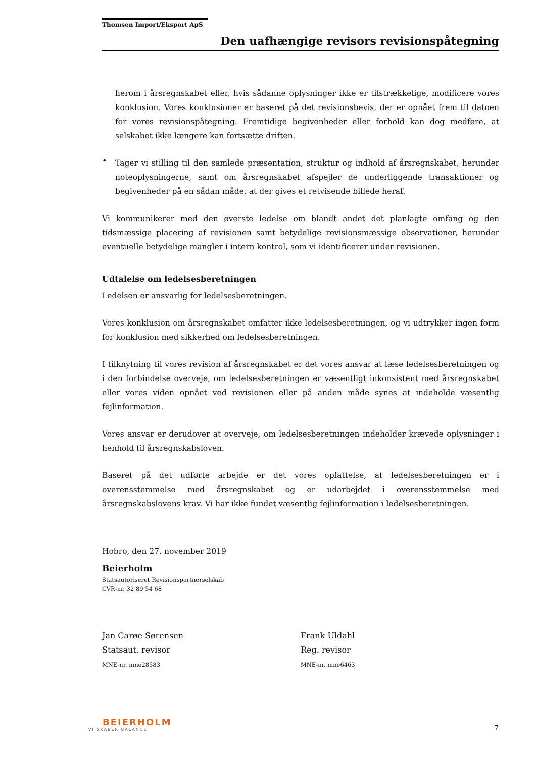Thomsen Import/Eksport ApS
Den uafhængige revisors revisionspåtegning
herom i årsregnskabet eller, hvis sådanne oplysninger ikke er tilstrækkelige, modificere vores konklusion. Vores konklusioner er baseret på det revisionsbevis, der er opnået frem til datoen for vores revisionspåtegning. Fremtidige begivenheder eller forhold kan dog medføre, at selskabet ikke længere kan fortsætte driften.
•
Tager vi stilling til den samlede præsentation, struktur og indhold af årsregnskabet, herunder noteoplysningerne, samt om årsregnskabet afspejler de underliggende transaktioner og begivenheder på en sådan måde, at der gives et retvisende billede heraf.
Vi kommunikerer med den øverste ledelse om blandt andet det planlagte omfang og den tidsmæssige placering af revisionen samt betydelige revisionsmæssige observationer, herunder eventuelle betydelige mangler i intern kontrol, som vi identificerer under revisionen.
Udtalelse om ledelsesberetningen
Ledelsen er ansvarlig for ledelsesberetningen.
Vores konklusion om årsregnskabet omfatter ikke ledelsesberetningen, og vi udtrykker ingen form for konklusion med sikkerhed om ledelsesberetningen.
I tilknytning til vores revision af årsregnskabet er det vores ansvar at læse ledelsesberetningen og i den forbindelse overveje, om ledelsesberetningen er væsentligt inkonsistent med årsregnskabet eller vores viden opnået ved revisionen eller på anden måde synes at indeholde væsentlig fejlinformation.
Vores ansvar er derudover at overveje, om ledelsesberetningen indeholder krævede oplysninger i henhold til årsregnskabsloven.
Baseret på det udførte arbejde er det vores opfattelse, at ledelsesberetningen er i overensstemmelse med årsregnskabet og er udarbejdet i overensstemmelse med årsregnskabslovens krav. Vi har ikke fundet væsentlig fejlinformation i ledelsesberetningen.
Hobro, den 27. november 2019
Beierholm
Statsautoriseret Revisionspartnerselskab
CVR-nr. 32 89 54 68
Jan Carøe Sørensen
Statsaut. revisor
MNE-nr. mne28583
Frank Uldahl
Reg. revisor
MNE-nr. mne6463
BEIERHOLM
VI SKABER BALANCE
7